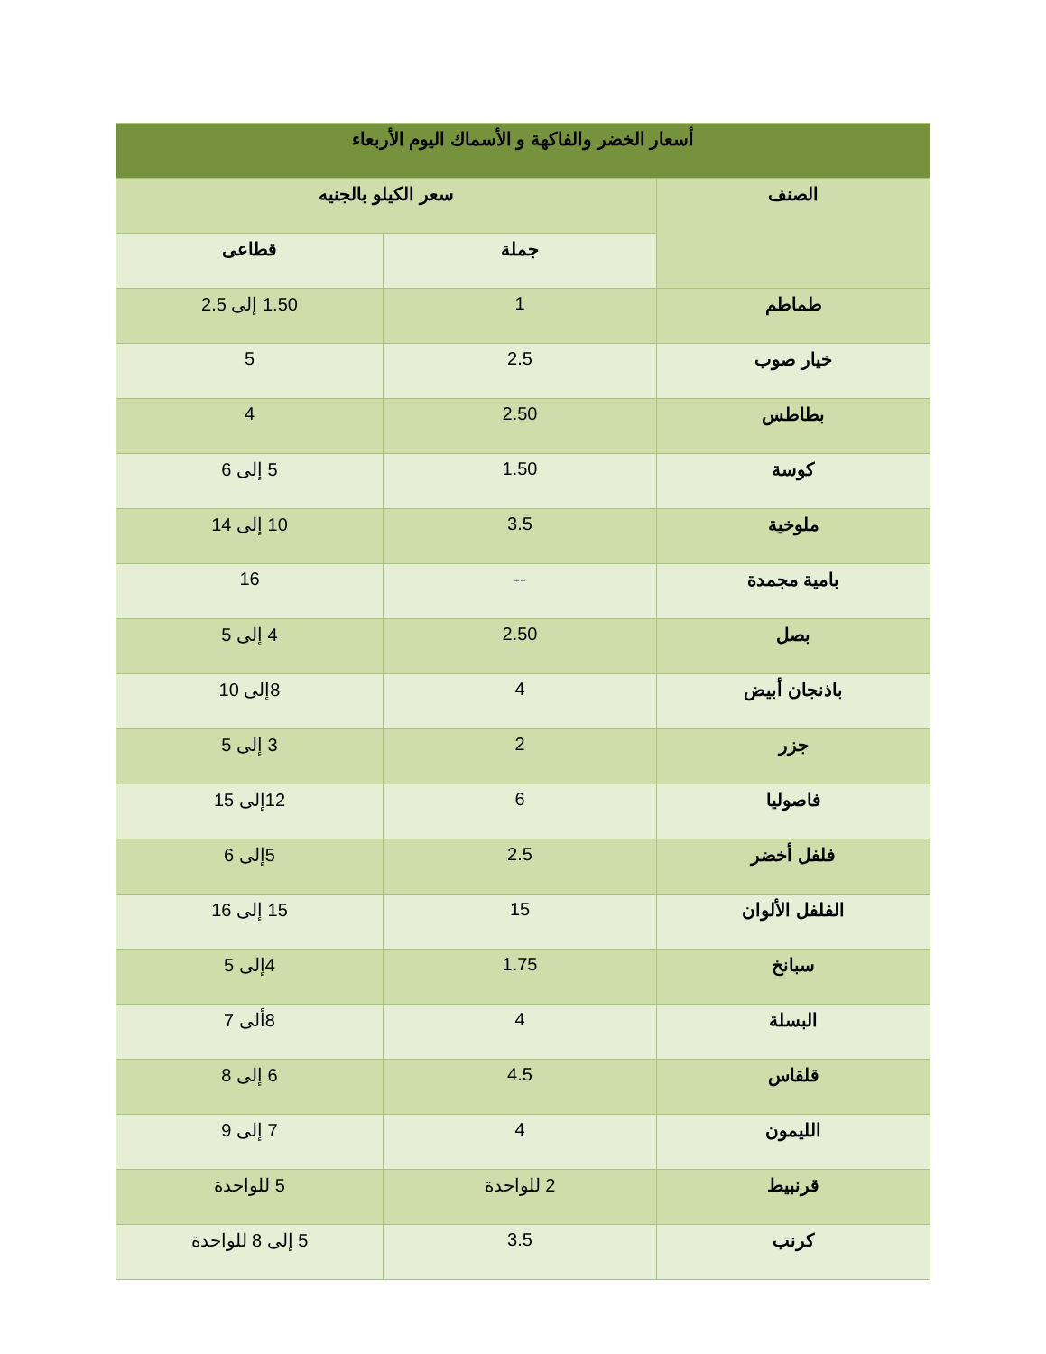| أسعار الخضر والفاكهة و الأسماك اليوم الأربعاء | | |
| --- | --- | --- |
| الصنف | سعر الكيلو بالجنيه | |
| | جملة | قطاعى |
| طماطم | 1 | 1.50 إلى 2.5 |
| خيار صوب | 2.5 | 5 |
| بطاطس | 2.50 | 4 |
| كوسة | 1.50 | 5 إلى 6 |
| ملوخية | 3.5 | 10 إلى 14 |
| بامية مجمدة | -- | 16 |
| بصل | 2.50 | 4 إلى 5 |
| باذنجان أبيض | 4 | 8إلى 10 |
| جزر | 2 | 3 إلى 5 |
| فاصوليا | 6 | 12إلى 15 |
| فلفل أخضر | 2.5 | 5إلى 6 |
| الفلفل الألوان | 15 | 15 إلى 16 |
| سبانخ | 1.75 | 4إلى 5 |
| البسلة | 4 | 8ألى 7 |
| قلقاس | 4.5 | 6 إلى 8 |
| الليمون | 4 | 7 إلى 9 |
| قرنبيط | 2 للواحدة | 5 للواحدة |
| كرنب | 3.5 | 5 إلى 8 للواحدة |